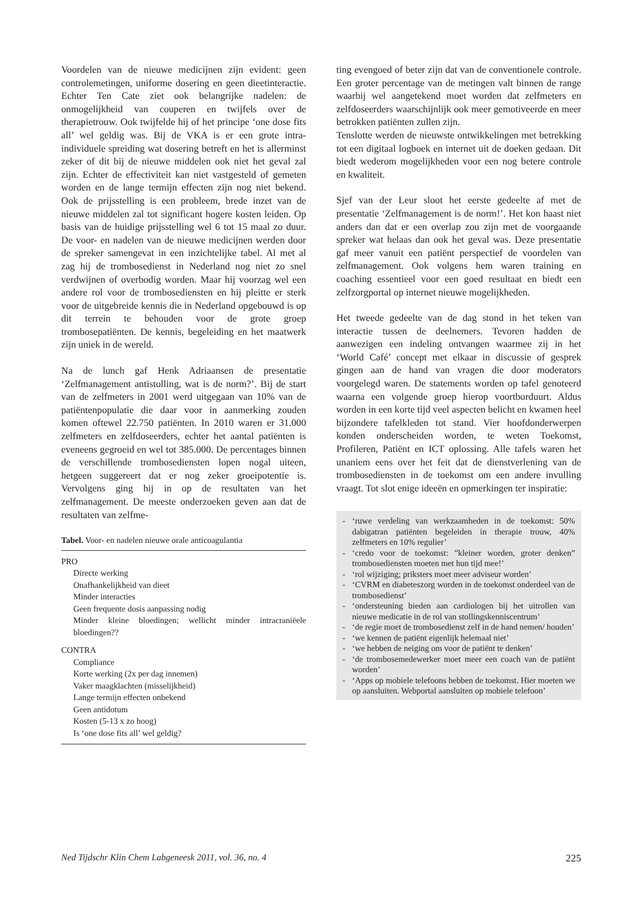Voordelen van de nieuwe medicijnen zijn evident: geen controlemetingen, uniforme dosering en geen dieetinteractie. Echter Ten Cate ziet ook belangrijke nadelen: de onmogelijkheid van couperen en twijfels over de therapietrouw. Ook twijfelde hij of het principe ‘one dose fits all’ wel geldig was. Bij de VKA is er een grote intra-individuele spreiding wat dosering betreft en het is allerminst zeker of dit bij de nieuwe middelen ook niet het geval zal zijn. Echter de effectiviteit kan niet vastgesteld of gemeten worden en de lange termijn effecten zijn nog niet bekend. Ook de prijsstelling is een probleem, brede inzet van de nieuwe middelen zal tot significant hogere kosten leiden. Op basis van de huidige prijsstelling wel 6 tot 15 maal zo duur. De voor- en nadelen van de nieuwe medicijnen werden door de spreker samengevat in een inzichtelijke tabel. Al met al zag hij de trombosedienst in Nederland nog niet zo snel verdwijnen of overbodig worden. Maar hij voorzag wel een andere rol voor de trombosediensten en hij pleitte er sterk voor de uitgebreide kennis die in Nederland opgebouwd is op dit terrein te behouden voor de grote groep trombosepatiënten. De kennis, begeleiding en het maatwerk zijn uniek in de wereld.
Na de lunch gaf Henk Adriaansen de presentatie ‘Zelfmanagement antistolling, wat is de norm?’. Bij de start van de zelfmeters in 2001 werd uitgegaan van 10% van de patiëntenpopulatie die daar voor in aanmerking zouden komen oftewel 22.750 patiënten. In 2010 waren er 31.000 zelfmeters en zelfdoseerders, echter het aantal patiënten is eveneens gegroeid en wel tot 385.000. De percentages binnen de verschillende trombosediensten lopen nogal uiteen, hetgeen suggereert dat er nog zeker groeipotentie is. Vervolgens ging hij in op de resultaten van het zelfmanagement. De meeste onderzoeken geven aan dat de resultaten van zelfme-
Tabel. Voor- en nadelen nieuwe orale anticoagulantia
| PRO |
| Directe werking |
| Onafhankelijkheid van dieet |
| Minder interacties |
| Geen frequente dosis aanpassing nodig |
| Minder kleine bloedingen; wellicht minder intracraniëele bloedingen?? |
| CONTRA |
| Compliance |
| Korte werking (2x per dag innemen) |
| Vaker maagklachten (misselijkheid) |
| Lange termijn effecten onbekend |
| Geen antidotum |
| Kosten (5-13 x zo hoog) |
| Is ‘one dose fits all’ wel geldig? |
ting evengoed of beter zijn dat van de conventionele controle. Een groter percentage van de metingen valt binnen de range waarbij wel aangetekend moet worden dat zelfmeters en zelfdoseerders waarschijnlijk ook meer gemotiveerde en meer betrokken patiënten zullen zijn.
Tenslotte werden de nieuwste ontwikkelingen met betrekking tot een digitaal logboek en internet uit de doeken gedaan. Dit biedt wederom mogelijkheden voor een nog betere controle en kwaliteit.
Sjef van der Leur sloot het eerste gedeelte af met de presentatie ‘Zelfmanagement is de norm!’. Het kon haast niet anders dan dat er een overlap zou zijn met de voorgaande spreker wat helaas dan ook het geval was. Deze presentatie gaf meer vanuit een patiënt perspectief de voordelen van zelfmanagement. Ook volgens hem waren training en coaching essentieel voor een goed resultaat en biedt een zelfzorgportal op internet nieuwe mogelijkheden.
Het tweede gedeelte van de dag stond in het teken van interactie tussen de deelnemers. Tevoren hadden de aanwezigen een indeling ontvangen waarmee zij in het ‘World Café’ concept met elkaar in discussie of gesprek gingen aan de hand van vragen die door moderators voorgelegd waren. De statements worden op tafel genoteerd waarna een volgende groep hierop voortborduurt. Aldus worden in een korte tijd veel aspecten belicht en kwamen heel bijzondere tafelkleden tot stand. Vier hoofdonderwerpen konden onderscheiden worden, te weten Toekomst, Profileren, Patiënt en ICT oplossing. Alle tafels waren het unaniem eens over het feit dat de dienstverlening van de trombosediensten in de toekomst om een andere invulling vraagt. Tot slot enige ideeën en opmerkingen ter inspiratie:
- ‘ruwe verdeling van werkzaamheden in de toekomst: 50% dabigatran patiënten begeleiden in therapie trouw, 40% zelfmeters en 10% regulier’
- ‘credo voor de toekomst: ”kleiner worden, groter denken” trombosediensten moeten met hun tijd mee!’
- ‘rol wijziging; priksters moet meer adviseur worden’
- ‘CVRM en diabeteszorg worden in de toekomst onderdeel van de trombosedienst’
- ‘ondersteuning bieden aan cardiologen bij het uitrollen van nieuwe medicatie in de rol van stollingskenniscentrum’
- ‘de regie moet de trombosedienst zelf in de hand nemen/ houden’
- ‘we kennen de patiënt eigenlijk helemaal niet’
- ‘we hebben de neiging om voor de patiënt te denken’
- ‘de trombosemedewerker moet meer een coach van de patiënt worden’
- ‘Apps op mobiele telefoons hebben de toekomst. Hier moeten we op aansluiten. Webportal aansluiten op mobiele telefoon’
Ned Tijdschr Klin Chem Labgeneesk 2011, vol. 36, no. 4 225